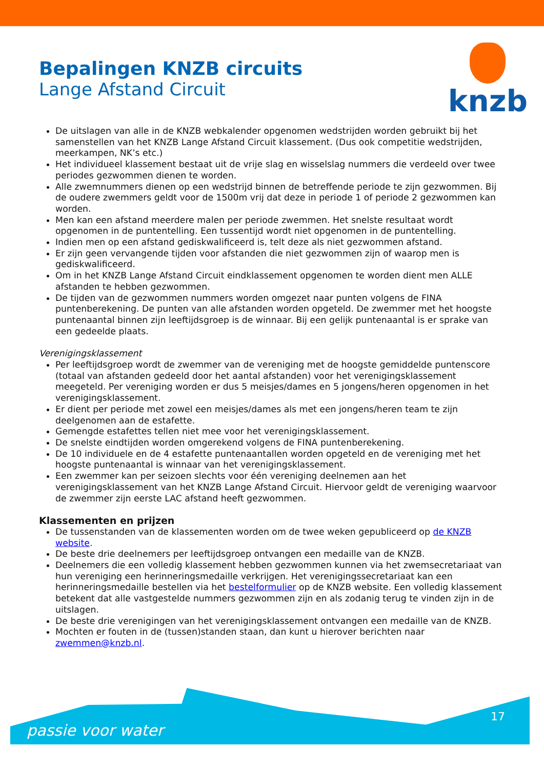Bepalingen KNZB circuits
Lange Afstand Circuit
knzb
De uitslagen van alle in de KNZB webkalender opgenomen wedstrijden worden gebruikt bij het samenstellen van het KNZB Lange Afstand Circuit klassement. (Dus ook competitie wedstrijden, meerkampen, NK’s etc.)
Het individueel klassement bestaat uit de vrije slag en wisselslag nummers die verdeeld over twee periodes gezwommen dienen te worden.
Alle zwemnummers dienen op een wedstrijd binnen de betreffende periode te zijn gezwommen. Bij de oudere zwemmers geldt voor de 1500m vrij dat deze in periode 1 of periode 2 gezwommen kan worden.
Men kan een afstand meerdere malen per periode zwemmen. Het snelste resultaat wordt opgenomen in de puntentelling. Een tussentijd wordt niet opgenomen in de puntentelling.
Indien men op een afstand gediskwalificeerd is, telt deze als niet gezwommen afstand.
Er zijn geen vervangende tijden voor afstanden die niet gezwommen zijn of waarop men is gediskwalificeerd.
Om in het KNZB Lange Afstand Circuit eindklassement opgenomen te worden dient men ALLE afstanden te hebben gezwommen.
De tijden van de gezwommen nummers worden omgezet naar punten volgens de FINA puntenberekening. De punten van alle afstanden worden opgeteld. De zwemmer met het hoogste puntenaantal binnen zijn leeftijdsgroep is de winnaar. Bij een gelijk puntenaantal is er sprake van een gedeelde plaats.
Verenigingsklassement
Per leeftijdsgroep wordt de zwemmer van de vereniging met de hoogste gemiddelde puntenscore (totaal van afstanden gedeeld door het aantal afstanden) voor het verenigingsklassement meegeteld. Per vereniging worden er dus 5 meisjes/dames en 5 jongens/heren opgenomen in het verenigingsklassement.
Er dient per periode met zowel een meisjes/dames als met een jongens/heren team te zijn deelgenomen aan de estafette.
Gemengde estafettes tellen niet mee voor het verenigingsklassement.
De snelste eindtijden worden omgerekend volgens de FINA puntenberekening.
De 10 individuele en de 4 estafette puntenaantallen worden opgeteld en de vereniging met het hoogste puntenaantal is winnaar van het verenigingsklassement.
Een zwemmer kan per seizoen slechts voor één vereniging deelnemen aan het verenigingsklassement van het KNZB Lange Afstand Circuit. Hiervoor geldt de vereniging waarvoor de zwemmer zijn eerste LAC afstand heeft gezwommen.
Klassementen en prijzen
De tussenstanden van de klassementen worden om de twee weken gepubliceerd op de KNZB website.
De beste drie deelnemers per leeftijdsgroep ontvangen een medaille van de KNZB.
Deelnemers die een volledig klassement hebben gezwommen kunnen via het zwemsecretariaat van hun vereniging een herinneringsmedaille verkrijgen. Het verenigingssecretariaat kan een herinneringsmedaille bestellen via het bestelformulier op de KNZB website. Een volledig klassement betekent dat alle vastgestelde nummers gezwommen zijn en als zodanig terug te vinden zijn in de uitslagen.
De beste drie verenigingen van het verenigingsklassement ontvangen een medaille van de KNZB.
Mochten er fouten in de (tussen)standen staan, dan kunt u hierover berichten naar zwemmen@knzb.nl.
passie voor water
17